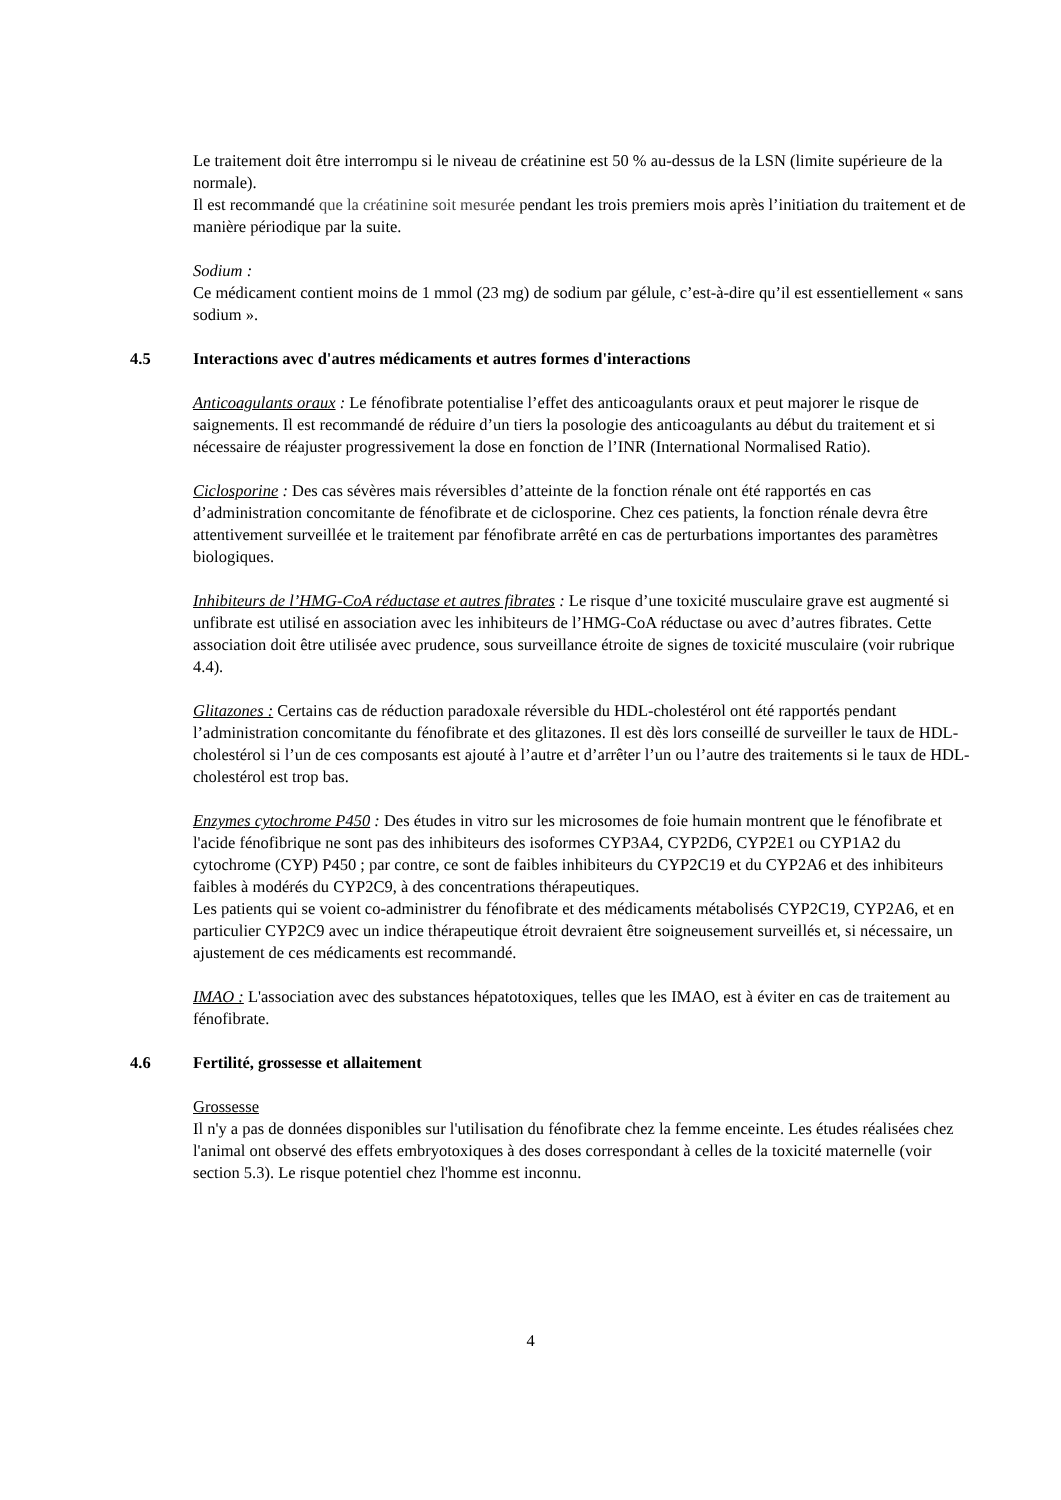Le traitement doit être interrompu si le niveau de créatinine est 50 % au-dessus de la LSN (limite supérieure de la normale).
Il est recommandé que la créatinine soit mesurée pendant les trois premiers mois après l’initiation du traitement et de manière périodique par la suite.
Sodium :
Ce médicament contient moins de 1 mmol (23 mg) de sodium par gélule, c’est-à-dire qu’il est essentiellement « sans sodium ».
4.5 Interactions avec d'autres médicaments et autres formes d'interactions
Anticoagulants oraux : Le fénofibrate potentialise l’effet des anticoagulants oraux et peut majorer le risque de saignements. Il est recommandé de réduire d’un tiers la posologie des anticoagulants au début du traitement et si nécessaire de réajuster progressivement la dose en fonction de l’INR (International Normalised Ratio).
Ciclosporine : Des cas sévères mais réversibles d’atteinte de la fonction rénale ont été rapportés en cas d’administration concomitante de fénofibrate et de ciclosporine. Chez ces patients, la fonction rénale devra être attentivement surveillée et le traitement par fénofibrate arrêté en cas de perturbations importantes des paramètres biologiques.
Inhibiteurs de l’HMG-CoA réductase et autres fibrates : Le risque d’une toxicité musculaire grave est augmenté si unfibrate est utilisé en association avec les inhibiteurs de l’HMG-CoA réductase ou avec d’autres fibrates. Cette association doit être utilisée avec prudence, sous surveillance étroite de signes de toxicité musculaire (voir rubrique 4.4).
Glitazones : Certains cas de réduction paradoxale réversible du HDL-cholestérol ont été rapportés pendant l’administration concomitante du fénofibrate et des glitazones. Il est dès lors conseillé de surveiller le taux de HDL-cholestérol si l’un de ces composants est ajouté à l’autre et d’arrêter l’un ou l’autre des traitements si le taux de HDL-cholestérol est trop bas.
Enzymes cytochrome P450 : Des études in vitro sur les microsomes de foie humain montrent que le fénofibrate et l'acide fénofibrique ne sont pas des inhibiteurs des isoformes CYP3A4, CYP2D6, CYP2E1 ou CYP1A2 du cytochrome (CYP) P450 ; par contre, ce sont de faibles inhibiteurs du CYP2C19 et du CYP2A6 et des inhibiteurs faibles à modérés du CYP2C9, à des concentrations thérapeutiques.
Les patients qui se voient co-administrer du fénofibrate et des médicaments métabolisés CYP2C19, CYP2A6, et en particulier CYP2C9 avec un indice thérapeutique étroit devraient être soigneusement surveillés et, si nécessaire, un ajustement de ces médicaments est recommandé.
IMAO : L'association avec des substances hépatotoxiques, telles que les IMAO, est à éviter en cas de traitement au fénofibrate.
4.6 Fertilité, grossesse et allaitement
Grossesse
Il n'y a pas de données disponibles sur l'utilisation du fénofibrate chez la femme enceinte. Les études réalisées chez l'animal ont observé des effets embryotoxiques à des doses correspondant à celles de la toxicité maternelle (voir section 5.3). Le risque potentiel chez l'homme est inconnu.
4